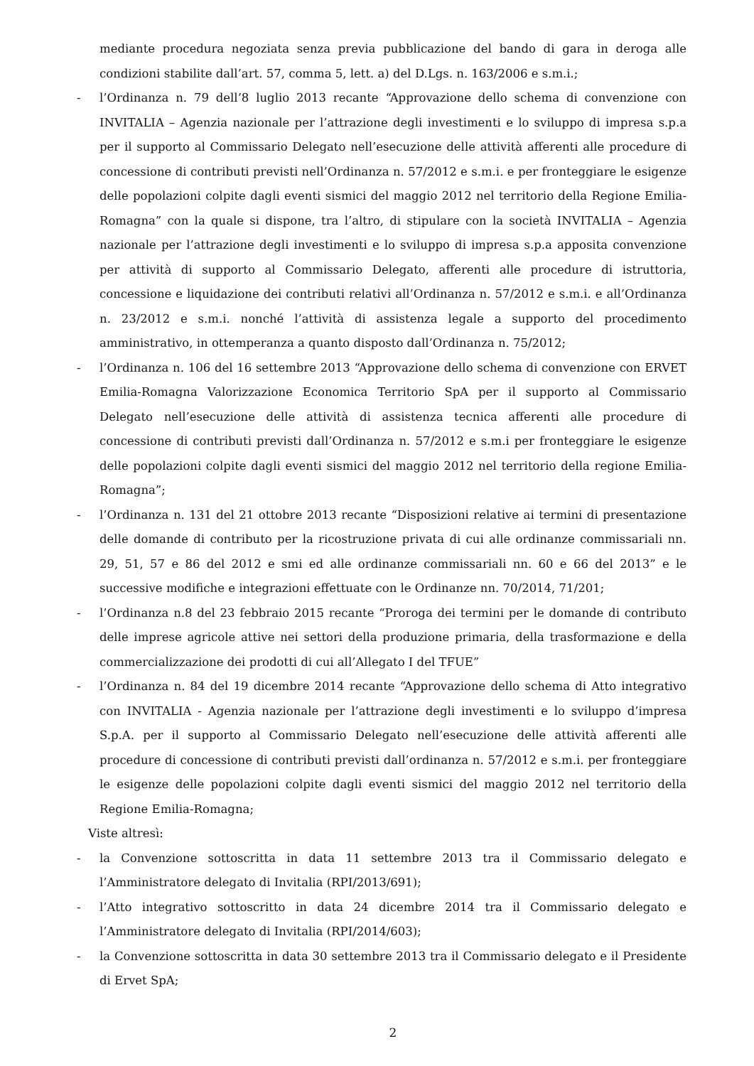mediante procedura negoziata senza previa pubblicazione del bando di gara in deroga alle condizioni stabilite dall’art. 57, comma 5, lett. a) del D.Lgs. n. 163/2006 e s.m.i.;
- l’Ordinanza n. 79 dell’8 luglio 2013 recante “Approvazione dello schema di convenzione con INVITALIA – Agenzia nazionale per l’attrazione degli investimenti e lo sviluppo di impresa s.p.a per il supporto al Commissario Delegato nell’esecuzione delle attività afferenti alle procedure di concessione di contributi previsti nell’Ordinanza n. 57/2012 e s.m.i. e per fronteggiare le esigenze delle popolazioni colpite dagli eventi sismici del maggio 2012 nel territorio della Regione Emilia-Romagna” con la quale si dispone, tra l’altro, di stipulare con la società INVITALIA – Agenzia nazionale per l’attrazione degli investimenti e lo sviluppo di impresa s.p.a apposita convenzione per attività di supporto al Commissario Delegato, afferenti alle procedure di istruttoria, concessione e liquidazione dei contributi relativi all’Ordinanza n. 57/2012 e s.m.i. e all’Ordinanza n. 23/2012 e s.m.i. nonché l’attività di assistenza legale a supporto del procedimento amministrativo, in ottemperanza a quanto disposto dall’Ordinanza n. 75/2012;
- l’Ordinanza n. 106 del 16 settembre 2013 “Approvazione dello schema di convenzione con ERVET Emilia-Romagna Valorizzazione Economica Territorio SpA per il supporto al Commissario Delegato nell’esecuzione delle attività di assistenza tecnica afferenti alle procedure di concessione di contributi previsti dall’Ordinanza n. 57/2012 e s.m.i per fronteggiare le esigenze delle popolazioni colpite dagli eventi sismici del maggio 2012 nel territorio della regione Emilia-Romagna”;
- l’Ordinanza n. 131 del 21 ottobre 2013 recante “Disposizioni relative ai termini di presentazione delle domande di contributo per la ricostruzione privata di cui alle ordinanze commissariali nn. 29, 51, 57 e 86 del 2012 e smi ed alle ordinanze commissariali nn. 60 e 66 del 2013” e le successive modifiche e integrazioni effettuate con le Ordinanze nn. 70/2014, 71/201;
- l’Ordinanza n.8 del 23 febbraio 2015 recante “Proroga dei termini per le domande di contributo delle imprese agricole attive nei settori della produzione primaria, della trasformazione e della commercializzazione dei prodotti di cui all’Allegato I del TFUE”
- l’Ordinanza n. 84 del 19 dicembre 2014 recante “Approvazione dello schema di Atto integrativo con INVITALIA - Agenzia nazionale per l’attrazione degli investimenti e lo sviluppo d’impresa S.p.A. per il supporto al Commissario Delegato nell’esecuzione delle attività afferenti alle procedure di concessione di contributi previsti dall’ordinanza n. 57/2012 e s.m.i. per fronteggiare le esigenze delle popolazioni colpite dagli eventi sismici del maggio 2012 nel territorio della Regione Emilia-Romagna;
Viste altresì:
- la Convenzione sottoscritta in data 11 settembre 2013 tra il Commissario delegato e l’Amministratore delegato di Invitalia (RPI/2013/691);
- l’Atto integrativo sottoscritto in data 24 dicembre 2014 tra il Commissario delegato e l’Amministratore delegato di Invitalia (RPI/2014/603);
- la Convenzione sottoscritta in data 30 settembre 2013 tra il Commissario delegato e il Presidente di Ervet SpA;
2